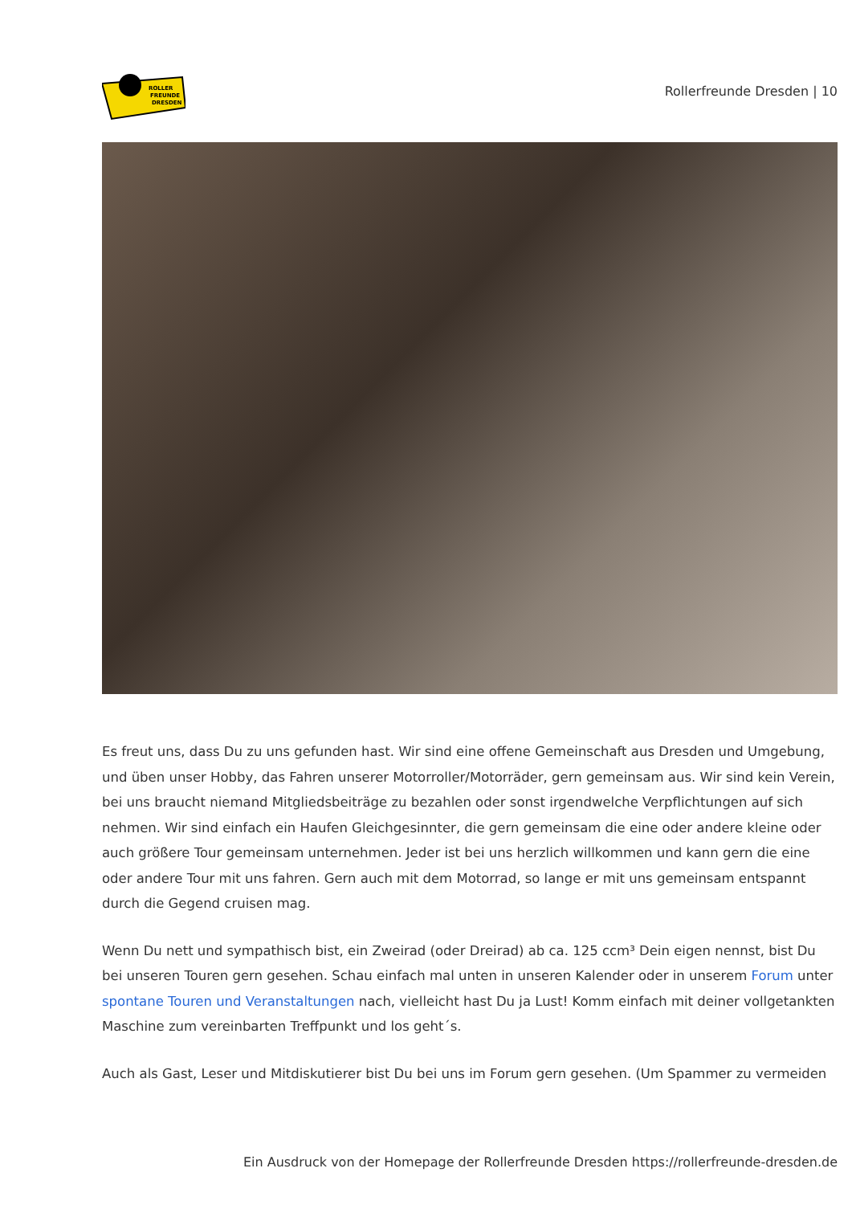ROLLER
FREUNDE
DRESDEN
Rollerfreunde Dresden | 10
Es freut uns, dass Du zu uns gefunden hast. Wir sind eine offene Gemeinschaft aus Dresden und Umgebung, und üben unser Hobby, das Fahren unserer Motorroller/Motorräder, gern gemeinsam aus. Wir sind kein Verein, bei uns braucht niemand Mitgliedsbeiträge zu bezahlen oder sonst irgendwelche Verpflichtungen auf sich nehmen. Wir sind einfach ein Haufen Gleichgesinnter, die gern gemeinsam die eine oder andere kleine oder auch größere Tour gemeinsam unternehmen. Jeder ist bei uns herzlich willkommen und kann gern die eine oder andere Tour mit uns fahren. Gern auch mit dem Motorrad, so lange er mit uns gemeinsam entspannt durch die Gegend cruisen mag.
Wenn Du nett und sympathisch bist, ein Zweirad (oder Dreirad) ab ca. 125 ccm³ Dein eigen nennst, bist Du bei unseren Touren gern gesehen. Schau einfach mal unten in unseren Kalender oder in unserem Forum unter spontane Touren und Veranstaltungen nach, vielleicht hast Du ja Lust! Komm einfach mit deiner vollgetankten Maschine zum vereinbarten Treffpunkt und los geht´s.
Auch als Gast, Leser und Mitdiskutierer bist Du bei uns im Forum gern gesehen. (Um Spammer zu vermeiden
Ein Ausdruck von der Homepage der Rollerfreunde Dresden https://rollerfreunde-dresden.de